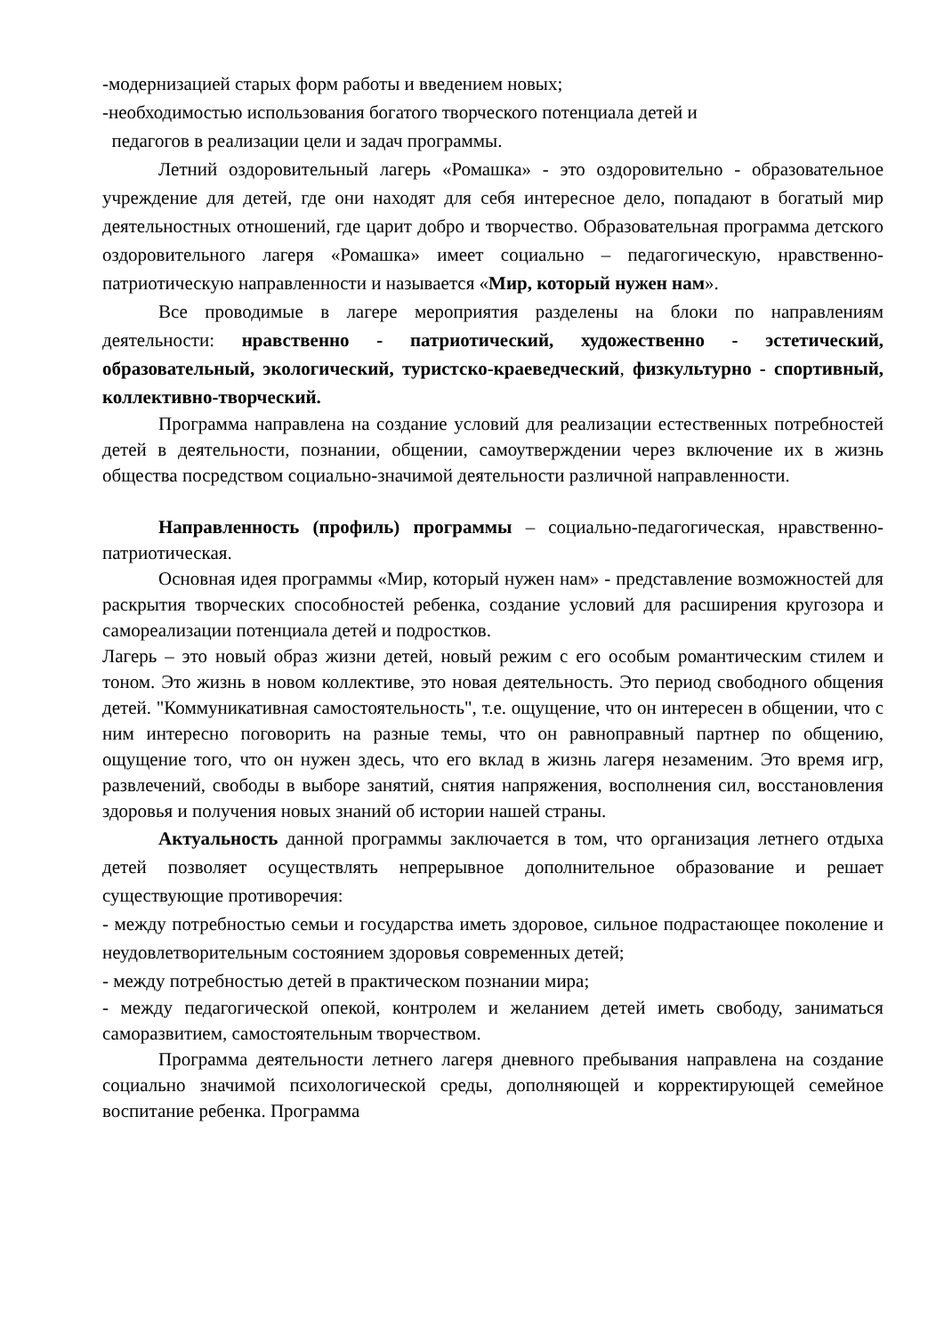-модернизацией старых форм работы и введением новых;
-необходимостью использования богатого творческого потенциала детей и
педагогов в реализации цели и задач программы.
Летний оздоровительный лагерь «Ромашка» - это оздоровительно - образовательное учреждение для детей, где они находят для себя интересное дело, попадают в богатый мир деятельностных отношений, где царит добро и творчество. Образовательная программа детского оздоровительного лагеря «Ромашка» имеет социально – педагогическую, нравственно-патриотическую направленности и называется «Мир, который нужен нам».
Все проводимые в лагере мероприятия разделены на блоки по направлениям деятельности: нравственно - патриотический, художественно - эстетический, образовательный, экологический, туристско-краеведческий, физкультурно - спортивный, коллективно-творческий.
Программа направлена на создание условий для реализации естественных потребностей детей в деятельности, познании, общении, самоутверждении через включение их в жизнь общества посредством социально-значимой деятельности различной направленности.
Направленность (профиль) программы – социально-педагогическая, нравственно-патриотическая.
Основная идея программы «Мир, который нужен нам» - представление возможностей для раскрытия творческих способностей ребенка, создание условий для расширения кругозора и самореализации потенциала детей и подростков.
Лагерь – это новый образ жизни детей, новый режим с его особым романтическим стилем и тоном. Это жизнь в новом коллективе, это новая деятельность. Это период свободного общения детей. "Коммуникативная самостоятельность", т.е. ощущение, что он интересен в общении, что с ним интересно поговорить на разные темы, что он равноправный партнер по общению, ощущение того, что он нужен здесь, что его вклад в жизнь лагеря незаменим. Это время игр, развлечений, свободы в выборе занятий, снятия напряжения, восполнения сил, восстановления здоровья и получения новых знаний об истории нашей страны.
Актуальность данной программы заключается в том, что организация летнего отдыха детей позволяет осуществлять непрерывное дополнительное образование и решает существующие противоречия:
- между потребностью семьи и государства иметь здоровое, сильное подрастающее поколение и неудовлетворительным состоянием здоровья современных детей;
- между потребностью детей в практическом познании мира;
- между педагогической опекой, контролем и желанием детей иметь свободу, заниматься саморазвитием, самостоятельным творчеством.
Программа деятельности летнего лагеря дневного пребывания направлена на создание социально значимой психологической среды, дополняющей и корректирующей семейное воспитание ребенка. Программа